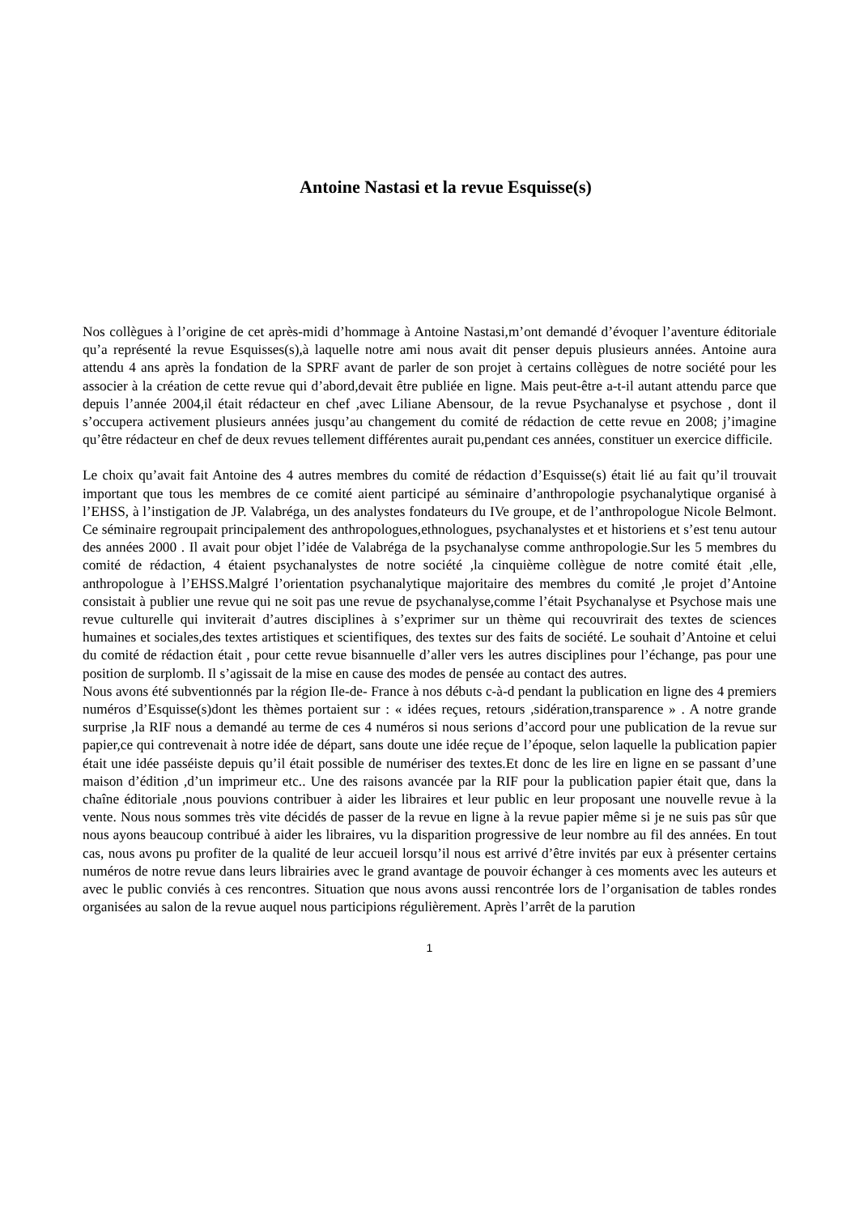Antoine Nastasi et la revue Esquisse(s)
Nos collègues à l’origine de cet après-midi d’hommage à Antoine Nastasi,m’ont demandé d’évoquer l’aventure éditoriale qu’a représenté la revue Esquisses(s),à laquelle notre ami nous avait dit penser depuis plusieurs années. Antoine aura attendu 4 ans après la fondation de la SPRF avant de parler de son projet à certains collègues de notre société pour les associer à la création de cette revue qui d’abord,devait être publiée en ligne. Mais peut-être a-t-il autant attendu parce que depuis l’année 2004,il était rédacteur en chef ,avec Liliane Abensour, de la revue Psychanalyse et psychose , dont il s’occupera activement plusieurs années jusqu’au changement du comité de rédaction de cette revue en 2008; j’imagine qu’être rédacteur en chef de deux revues tellement différentes aurait pu,pendant ces années, constituer un exercice difficile.
Le choix qu’avait fait Antoine des 4 autres membres du comité de rédaction d’Esquisse(s) était lié au fait qu’il trouvait important que tous les membres de ce comité aient participé au séminaire d’anthropologie psychanalytique organisé à l’EHSS, à l’instigation de JP. Valabréga, un des analystes fondateurs du IVe groupe, et de l’anthropologue Nicole Belmont. Ce séminaire regroupait principalement des anthropologues,ethnologues, psychanalystes et et historiens et s’est tenu autour des années 2000 . Il avait pour objet l’idée de Valabréga de la psychanalyse comme anthropologie.Sur les 5 membres du comité de rédaction, 4 étaient psychanalystes de notre société ,la cinquième collègue de notre comité était ,elle, anthropologue à l’EHSS.Malgré l’orientation psychanalytique majoritaire des membres du comité ,le projet d’Antoine consistait à publier une revue qui ne soit pas une revue de psychanalyse,comme l’était Psychanalyse et Psychose mais une revue culturelle qui inviterait d’autres disciplines à s’exprimer sur un thème qui recouvrirait des textes de sciences humaines et sociales,des textes artistiques et scientifiques, des textes sur des faits de société. Le souhait d’Antoine et celui du comité de rédaction était , pour cette revue bisannuelle d’aller vers les autres disciplines pour l’échange, pas pour une position de surplomb. Il s’agissait de la mise en cause des modes de pensée au contact des autres.
Nous avons été subventionnés par la région Ile-de- France à nos débuts c-à-d pendant la publication en ligne des 4 premiers numéros d’Esquisse(s)dont les thèmes portaient sur : « idées reçues, retours ,sidération,transparence » . A notre grande surprise ,la RIF nous a demandé au terme de ces 4 numéros si nous serions d’accord pour une publication de la revue sur papier,ce qui contrevenait à notre idée de départ, sans doute une idée reçue de l’époque, selon laquelle la publication papier était une idée passéiste depuis qu’il était possible de numériser des textes.Et donc de les lire en ligne en se passant d’une maison d’édition ,d’un imprimeur etc.. Une des raisons avancée par la RIF pour la publication papier était que, dans la chaîne éditoriale ,nous pouvions contribuer à aider les libraires et leur public en leur proposant une nouvelle revue à la vente. Nous nous sommes très vite décidés de passer de la revue en ligne à la revue papier même si je ne suis pas sûr que nous ayons beaucoup contribué à aider les libraires, vu la disparition progressive de leur nombre au fil des années. En tout cas, nous avons pu profiter de la qualité de leur accueil lorsqu’il nous est arrivé d’être invités par eux à présenter certains numéros de notre revue dans leurs librairies avec le grand avantage de pouvoir échanger à ces moments avec les auteurs et avec le public conviés à ces rencontres. Situation que nous avons aussi rencontrée lors de l’organisation de tables rondes organisées au salon de la revue auquel nous participions régulièrement. Après l’arrêt de la parution
1